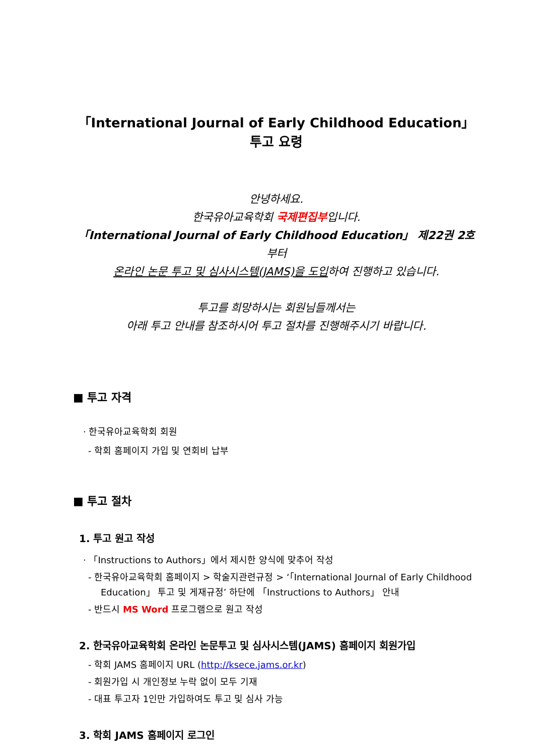「International Journal of Early Childhood Education」투고 요령
안녕하세요.
한국유아교육학회 국제편집부입니다.
「International Journal of Early Childhood Education」 제22권 2호부터
온라인 논문 투고 및 심사시스템(JAMS)을 도입하여 진행하고 있습니다.
투고를 희망하시는 회원님들께서는
아래 투고 안내를 참조하시어 투고 절차를 진행해주시기 바랍니다.
■ 투고 자격
· 한국유아교육학회 회원
- 학회 홈페이지 가입 및 연회비 납부
■ 투고 절차
1. 투고 원고 작성
· 「Instructions to Authors」에서 제시한 양식에 맞추어 작성
- 한국유아교육학회 홈페이지 > 학술지관련규정 > ‘「International Journal of Early Childhood Education」 투고 및 게재규정’ 하단에 「Instructions to Authors」 안내
- 반드시 MS Word 프로그램으로 원고 작성
2. 한국유아교육학회 온라인 논문투고 및 심사시스템(JAMS) 홈페이지 회원가입
- 학회 JAMS 홈페이지 URL (http://ksece.jams.or.kr)
- 회원가입 시 개인정보 누락 없이 모두 기재
- 대표 투고자 1인만 가입하여도 투고 및 심사 가능
3. 학회 JAMS 홈페이지 로그인